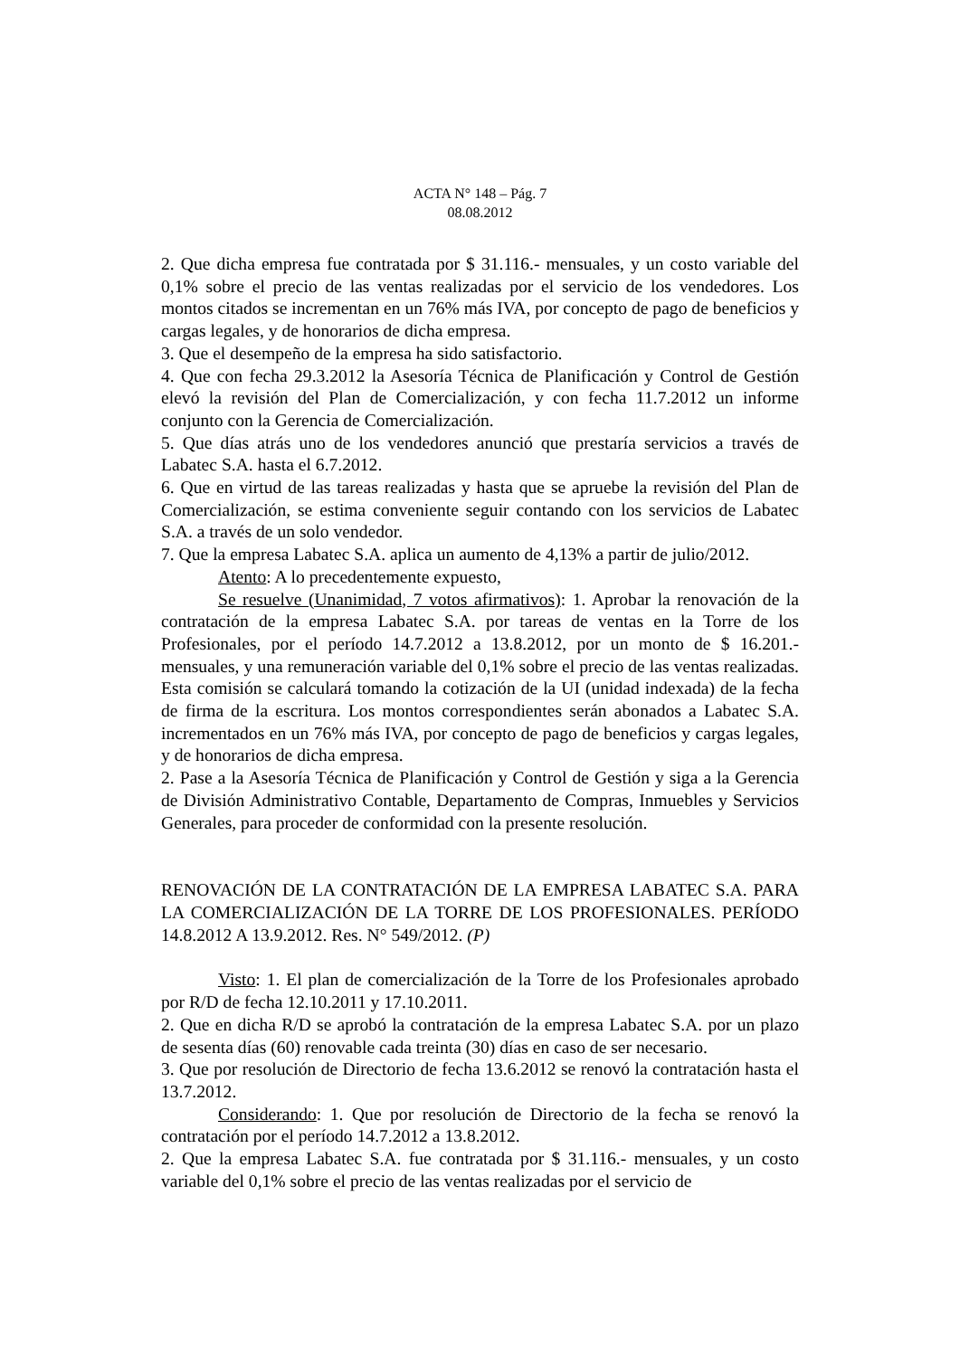ACTA N° 148 – Pág. 7
08.08.2012
2. Que dicha empresa fue contratada por $ 31.116.- mensuales, y un costo variable del 0,1% sobre el precio de las ventas realizadas por el servicio de los vendedores. Los montos citados se incrementan en un 76% más IVA, por concepto de pago de beneficios y cargas legales, y de honorarios de dicha empresa.
3. Que el desempeño de la empresa ha sido satisfactorio.
4. Que con fecha 29.3.2012 la Asesoría Técnica de Planificación y Control de Gestión elevó la revisión del Plan de Comercialización, y con fecha 11.7.2012 un informe conjunto con la Gerencia de Comercialización.
5. Que días atrás uno de los vendedores anunció que prestaría servicios a través de Labatec S.A. hasta el 6.7.2012.
6. Que en virtud de las tareas realizadas y hasta que se apruebe la revisión del Plan de Comercialización, se estima conveniente seguir contando con los servicios de Labatec S.A. a través de un solo vendedor.
7. Que la empresa Labatec S.A. aplica un aumento de 4,13% a partir de julio/2012.
Atento: A lo precedentemente expuesto,
Se resuelve (Unanimidad, 7 votos afirmativos): 1. Aprobar la renovación de la contratación de la empresa Labatec S.A. por tareas de ventas en la Torre de los Profesionales, por el período 14.7.2012 a 13.8.2012, por un monto de $ 16.201.- mensuales, y una remuneración variable del 0,1% sobre el precio de las ventas realizadas. Esta comisión se calculará tomando la cotización de la UI (unidad indexada) de la fecha de firma de la escritura. Los montos correspondientes serán abonados a Labatec S.A. incrementados en un 76% más IVA, por concepto de pago de beneficios y cargas legales, y de honorarios de dicha empresa.
2. Pase a la Asesoría Técnica de Planificación y Control de Gestión y siga a la Gerencia de División Administrativo Contable, Departamento de Compras, Inmuebles y Servicios Generales, para proceder de conformidad con la presente resolución.
RENOVACIÓN DE LA CONTRATACIÓN DE LA EMPRESA LABATEC S.A. PARA LA COMERCIALIZACIÓN DE LA TORRE DE LOS PROFESIONALES. PERÍODO 14.8.2012 A 13.9.2012. Res. N° 549/2012. (P)
Visto: 1. El plan de comercialización de la Torre de los Profesionales aprobado por R/D de fecha 12.10.2011 y 17.10.2011.
2. Que en dicha R/D se aprobó la contratación de la empresa Labatec S.A. por un plazo de sesenta días (60) renovable cada treinta (30) días en caso de ser necesario.
3. Que por resolución de Directorio de fecha 13.6.2012 se renovó la contratación hasta el 13.7.2012.
Considerando: 1. Que por resolución de Directorio de la fecha se renovó la contratación por el período 14.7.2012 a 13.8.2012.
2. Que la empresa Labatec S.A. fue contratada por $ 31.116.- mensuales, y un costo variable del 0,1% sobre el precio de las ventas realizadas por el servicio de